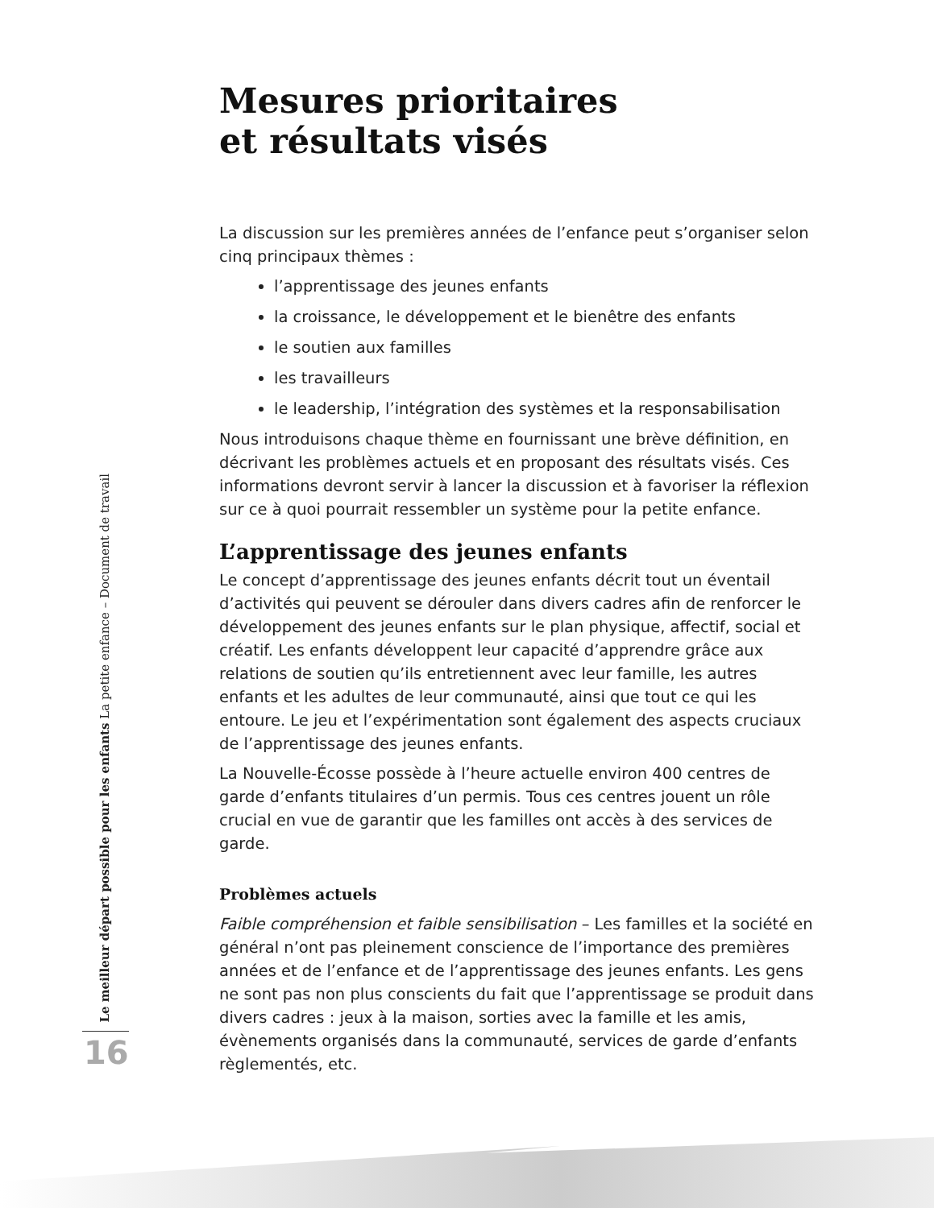Mesures prioritaires
et résultats visés
La discussion sur les premières années de l’enfance peut s’organiser selon cinq principaux thèmes :
l’apprentissage des jeunes enfants
la croissance, le développement et le bienêtre des enfants
le soutien aux familles
les travailleurs
le leadership, l’intégration des systèmes et la responsabilisation
Nous introduisons chaque thème en fournissant une brève définition, en décrivant les problèmes actuels et en proposant des résultats visés. Ces informations devront servir à lancer la discussion et à favoriser la réflexion sur ce à quoi pourrait ressembler un système pour la petite enfance.
L’apprentissage des jeunes enfants
Le concept d’apprentissage des jeunes enfants décrit tout un éventail d’activités qui peuvent se dérouler dans divers cadres afin de renforcer le développement des jeunes enfants sur le plan physique, affectif, social et créatif. Les enfants développent leur capacité d’apprendre grâce aux relations de soutien qu’ils entretiennent avec leur famille, les autres enfants et les adultes de leur communauté, ainsi que tout ce qui les entoure. Le jeu et l’expérimentation sont également des aspects cruciaux de l’apprentissage des jeunes enfants.
La Nouvelle-Écosse possède à l’heure actuelle environ 400 centres de garde d’enfants titulaires d’un permis. Tous ces centres jouent un rôle crucial en vue de garantir que les familles ont accès à des services de garde.
Problèmes actuels
Faible compréhension et faible sensibilisation – Les familles et la société en général n’ont pas pleinement conscience de l’importance des premières années et de l’enfance et de l’apprentissage des jeunes enfants. Les gens ne sont pas non plus conscients du fait que l’apprentissage se produit dans divers cadres : jeux à la maison, sorties avec la famille et les amis, évènements organisés dans la communauté, services de garde d’enfants règlementés, etc.
Le meilleur départ possible pour les enfants La petite enfance – Document de travail
16